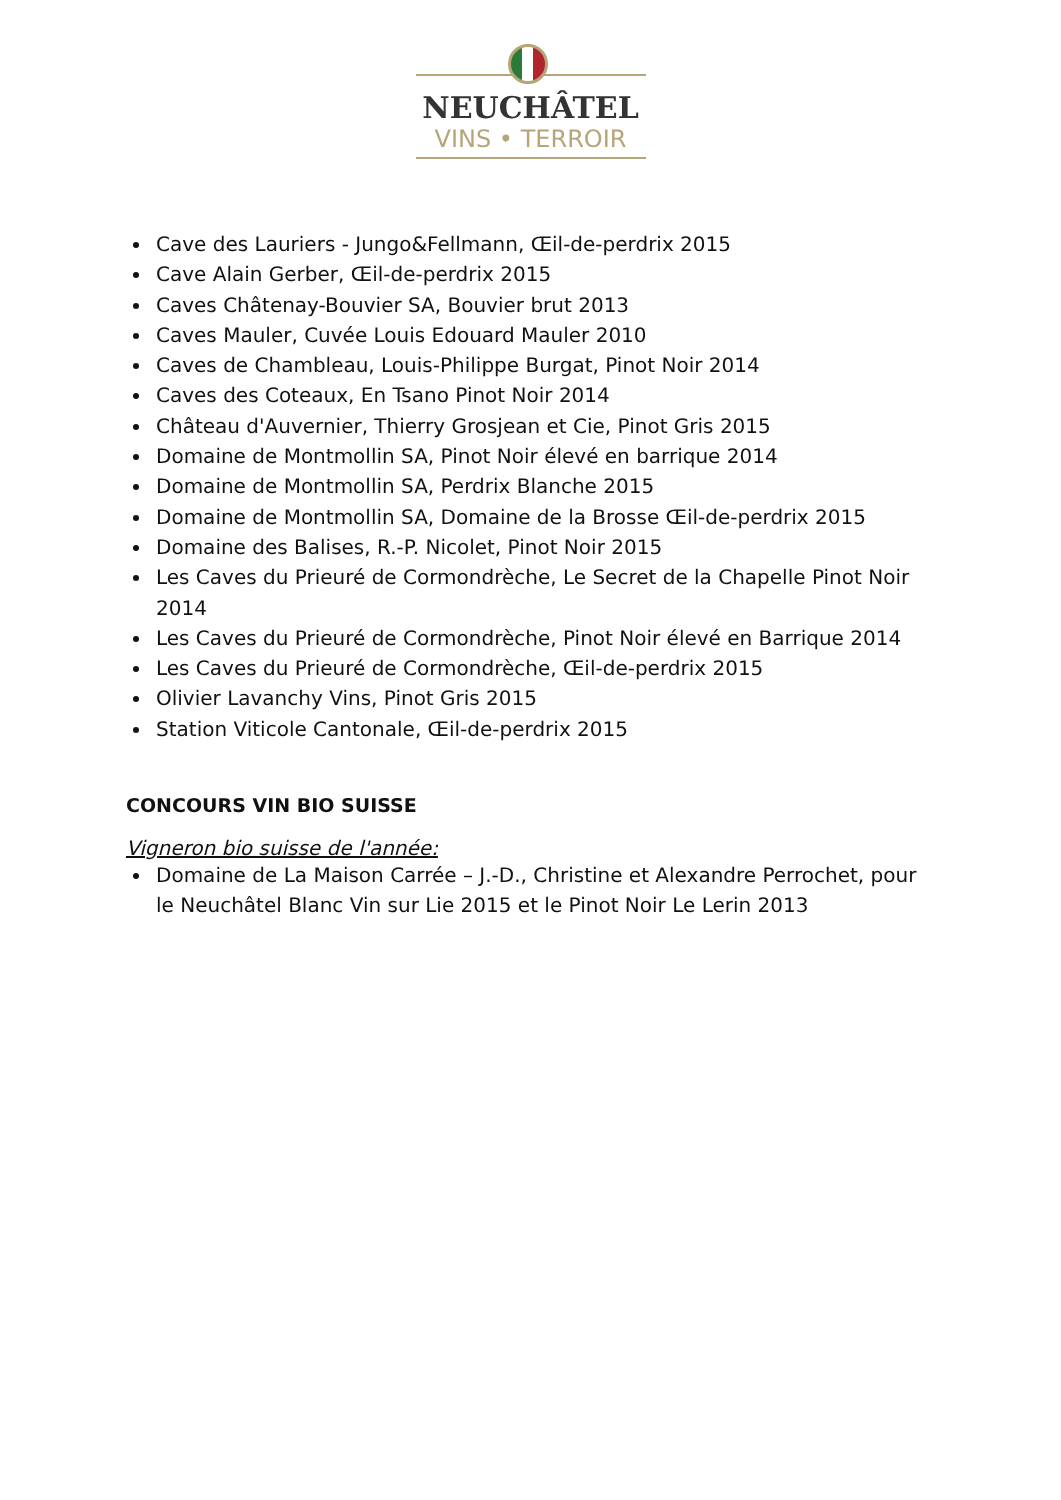NEUCHÂTEL
VINS • TERROIR
Cave des Lauriers - Jungo&Fellmann, Œil-de-perdrix 2015
Cave Alain Gerber, Œil-de-perdrix 2015
Caves Châtenay-Bouvier SA, Bouvier brut 2013
Caves Mauler, Cuvée Louis Edouard Mauler 2010
Caves de Chambleau, Louis-Philippe Burgat, Pinot Noir 2014
Caves des Coteaux, En Tsano Pinot Noir 2014
Château d'Auvernier, Thierry Grosjean et Cie, Pinot Gris 2015
Domaine de Montmollin SA, Pinot Noir élevé en barrique 2014
Domaine de Montmollin SA, Perdrix Blanche 2015
Domaine de Montmollin SA, Domaine de la Brosse Œil-de-perdrix 2015
Domaine des Balises, R.-P. Nicolet, Pinot Noir 2015
Les Caves du Prieuré de Cormondrèche, Le Secret de la Chapelle Pinot Noir 2014
Les Caves du Prieuré de Cormondrèche, Pinot Noir élevé en Barrique 2014
Les Caves du Prieuré de Cormondrèche, Œil-de-perdrix 2015
Olivier Lavanchy Vins, Pinot Gris 2015
Station Viticole Cantonale, Œil-de-perdrix 2015
CONCOURS VIN BIO SUISSE
Vigneron bio suisse de l'année:
Domaine de La Maison Carrée – J.-D., Christine et Alexandre Perrochet, pour le Neuchâtel Blanc Vin sur Lie 2015 et le Pinot Noir Le Lerin 2013